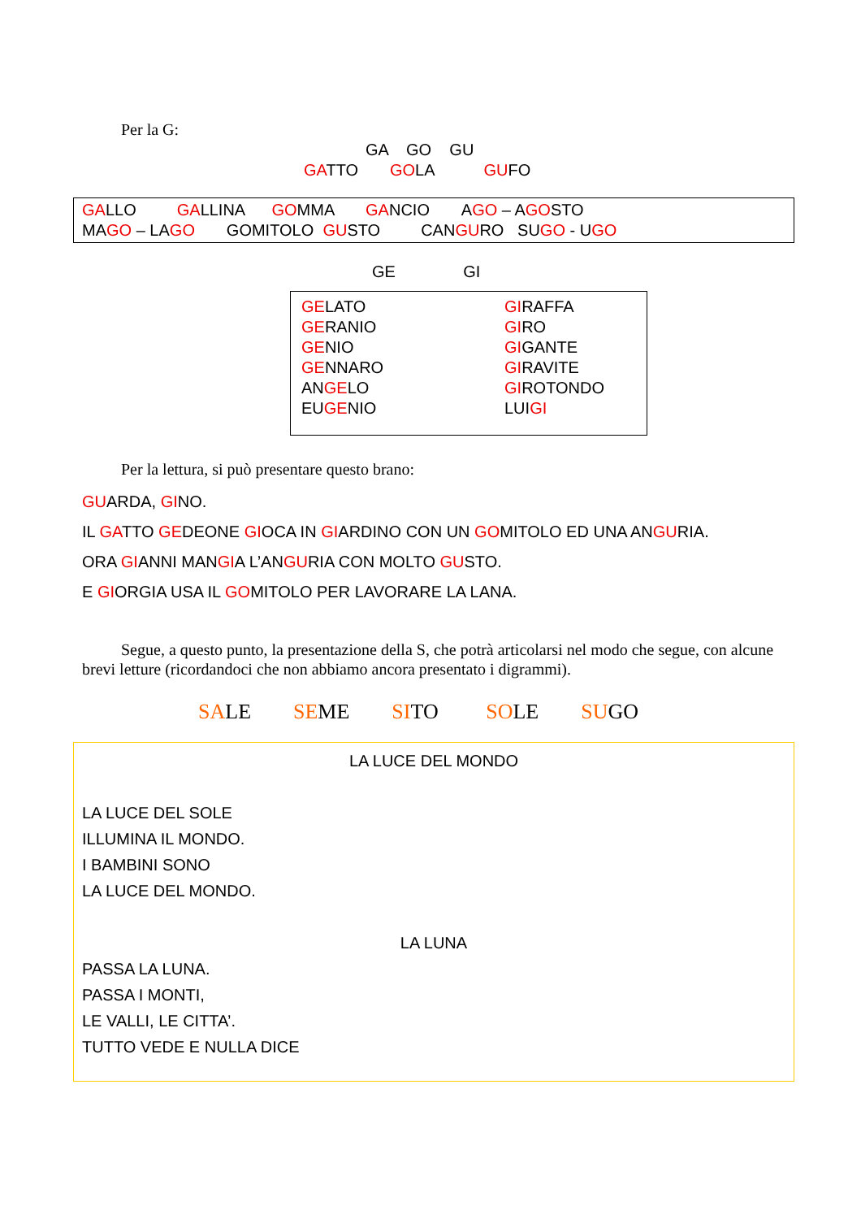Per la G:
GA GO GU
GATTO GOLA GUFO
GALLO GALLINA GOMMA GANCIO AGO – AGOSTO
MAGO – LAGO GOMITOLO GUSTO CANGURO SUGO - UGO
GE GI
GELATO
GERANIO
GENIO
GENNARO
ANGELO
EUGENIO
GIRAFFA
GIRO
GIGANTE
GIRAVITE
GIROTONDO
LUIGI
Per la lettura, si può presentare questo brano:
GUARDA, GINO.
IL GATTO GEDEONE GIOCA IN GIARDINO CON UN GOMITOLO ED UNA ANGURIA.
ORA GIANNI MANGIA L’ANGURIA CON MOLTO GUSTO.
E GIORGIA USA IL GOMITOLO PER LAVORARE LA LANA.
Segue, a questo punto, la presentazione della S, che potrà articolarsi nel modo che segue, con alcune brevi letture (ricordandoci che non abbiamo ancora presentato i digrammi).
SALE SEME SITO SOLE SUGO
LA LUCE DEL MONDO
LA LUCE DEL SOLE
ILLUMINA IL MONDO.
I BAMBINI SONO
LA LUCE DEL MONDO.
LA LUNA
PASSA LA LUNA.
PASSA I MONTI,
LE VALLI, LE CITTA’.
TUTTO VEDE E NULLA DICE